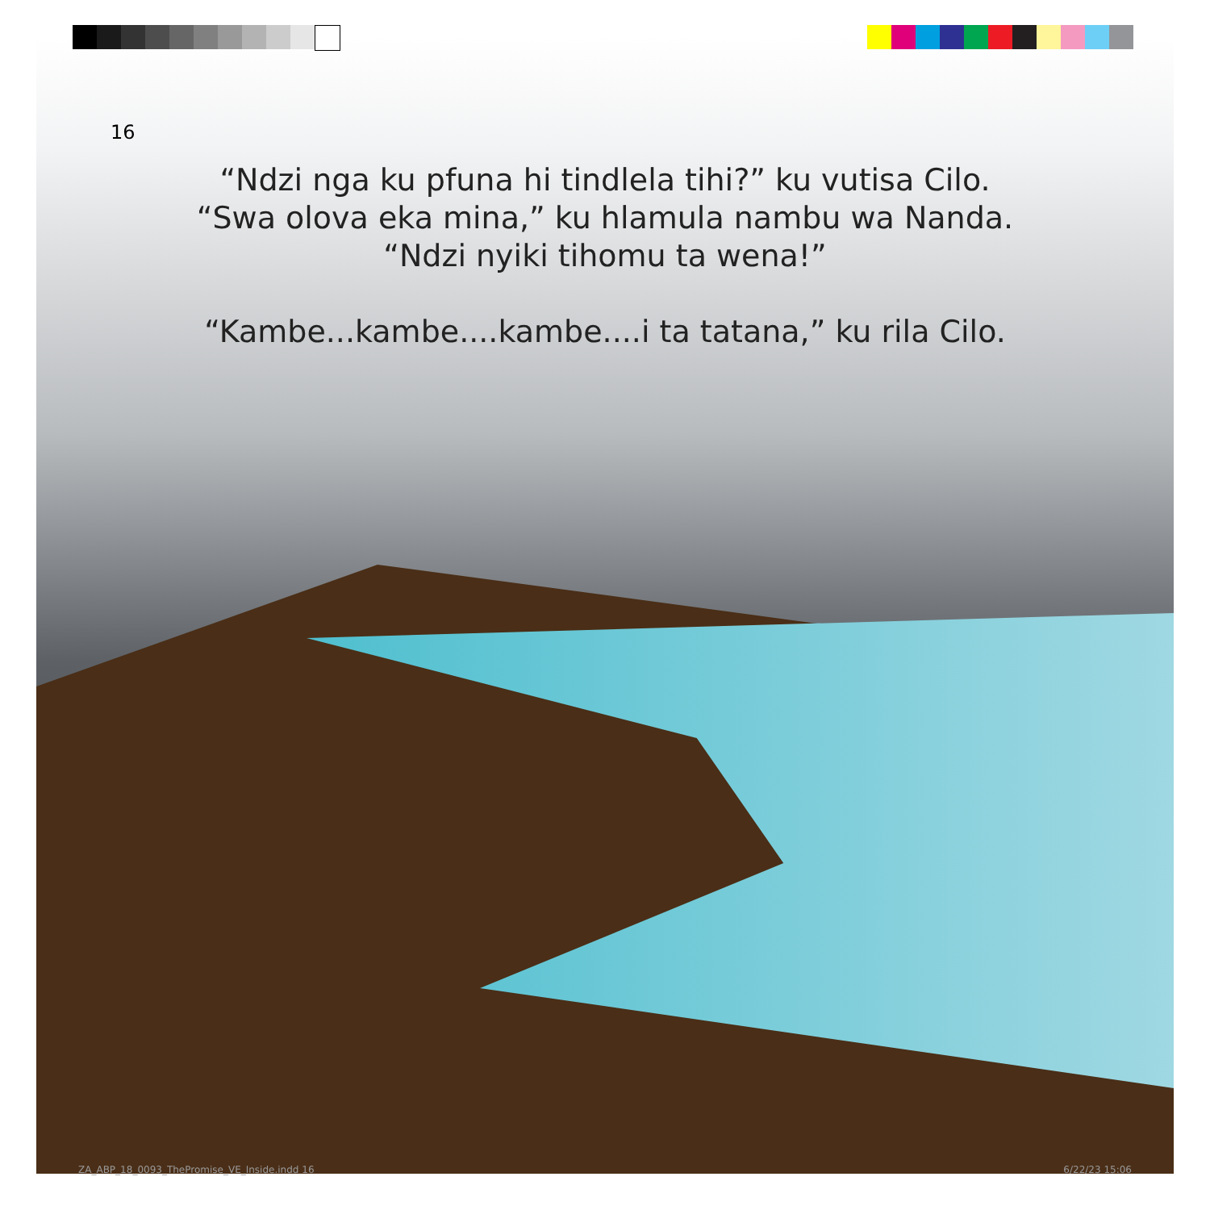16
“Ndzi nga ku pfuna hi tindlela tihi?” ku vutisa Cilo.
“Swa olova eka mina,” ku hlamula nambu wa Nanda.
“Ndzi nyiki tihomu ta wena!”
“Kambe...kambe....kambe....i ta tatana,” ku rila Cilo.
ZA_ABP_18_0093_ThePromise_VE_Inside.indd 16
6/22/23 15:06